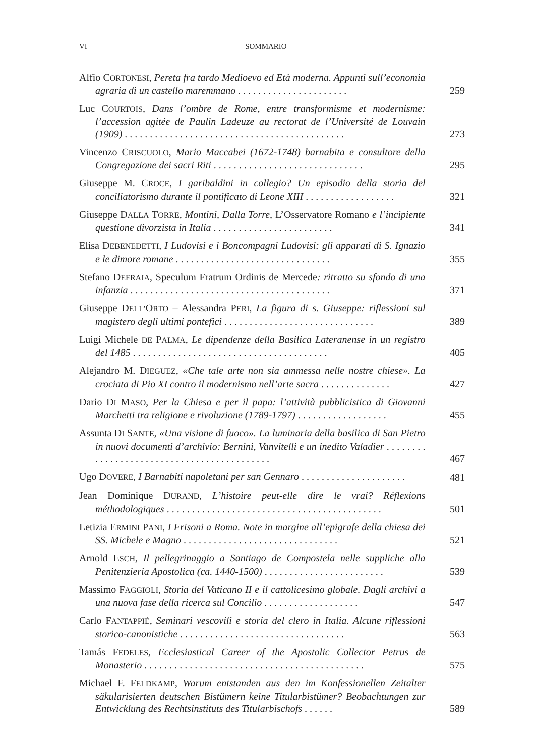VI SOMMARIO
Alfio CORTONESI, Pereta fra tardo Medioevo ed Età moderna. Appunti sull’economia agraria di un castello maremmano . . . . . . . . . . . . . . . . . . . . . .
259
Luc COURTOIS, Dans l’ombre de Rome, entre transformisme et modernisme: l’accession agitée de Paulin Ladeuze au rectorat de l’Université de Louvain (1909) . . . . . . . . . . . . . . . . . . . . . . . . . . . . . . . . . . . . . . . . . . . .
273
Vincenzo CRISCUOLO, Mario Maccabei (1672-1748) barnabita e consultore della Congregazione dei sacri Riti . . . . . . . . . . . . . . . . . . . . . . . . . . . . . .
295
Giuseppe M. CROCE, I garibaldini in collegio? Un episodio della storia del conciliatorismo durante il pontificato di Leone XIII . . . . . . . . . . . . . . . . . .
321
Giuseppe DALLA TORRE, Montini, Dalla Torre, L’Osservatore Romano e l’incipiente questione divorzista in Italia . . . . . . . . . . . . . . . . . . . . . . . .
341
Elisa DEBENEDETTI, I Ludovisi e i Boncompagni Ludovisi: gli apparati di S. Ignazio e le dimore romane . . . . . . . . . . . . . . . . . . . . . . . . . . . . . . .
355
Stefano DEFRAIA, Speculum Fratrum Ordinis de Mercede: ritratto su sfondo di una infanzia . . . . . . . . . . . . . . . . . . . . . . . . . . . . . . . . . . . . . . . .
371
Giuseppe DELL’ORTO – Alessandra PERI, La figura di s. Giuseppe: riflessioni sul magistero degli ultimi pontefici . . . . . . . . . . . . . . . . . . . . . . . . . . . . . .
389
Luigi Michele DE PALMA, Le dipendenze della Basilica Lateranense in un registro del 1485 . . . . . . . . . . . . . . . . . . . . . . . . . . . . . . . . . . . . . . .
405
Alejandro M. DIEGUEZ, «Che tale arte non sia ammessa nelle nostre chiese». La crociata di Pio XI contro il modernismo nell’arte sacra . . . . . . . . . . . . . .
427
Dario DI MASO, Per la Chiesa e per il papa: l’attività pubblicistica di Giovanni Marchetti tra religione e rivoluzione (1789-1797) . . . . . . . . . . . . . . . . . .
455
Assunta DI SANTE, «Una visione di fuoco». La luminaria della basilica di San Pietro in nuovi documenti d’archivio: Bernini, Vanvitelli e un inedito Valadier . . . . . . . . . . . . . . . . . . . . . . . . . . . . . . . . . . . . . . . . . . .
467
Ugo DOVERE, I Barnabiti napoletani per san Gennaro . . . . . . . . . . . . . . . . . . . . .
481
Jean Dominique DURAND, L’histoire peut-elle dire le vrai? Réflexions méthodologiques . . . . . . . . . . . . . . . . . . . . . . . . . . . . . . . . . . . . . . . . . . .
501
Letizia ERMINI PANI, I Frisoni a Roma. Note in margine all’epigrafe della chiesa dei SS. Michele e Magno . . . . . . . . . . . . . . . . . . . . . . . . . . . . . . .
521
Arnold ESCH, Il pellegrinaggio a Santiago de Compostela nelle suppliche alla Penitenzieria Apostolica (ca. 1440-1500) . . . . . . . . . . . . . . . . . . . . . . . .
539
Massimo FAGGIOLI, Storia del Vaticano II e il cattolicesimo globale. Dagli archivi a una nuova fase della ricerca sul Concilio . . . . . . . . . . . . . . . . . . .
547
Carlo FANTAPPIÈ, Seminari vescovili e storia del clero in Italia. Alcune riflessioni storico-canonistiche . . . . . . . . . . . . . . . . . . . . . . . . . . . . . . . . .
563
Tamás FEDELES, Ecclesiastical Career of the Apostolic Collector Petrus de Monasterio . . . . . . . . . . . . . . . . . . . . . . . . . . . . . . . . . . . . . . . . . . . .
575
Michael F. FELDKAMP, Warum entstanden aus den im Konfessionellen Zeitalter säkularisierten deutschen Bistümern keine Titularbistümer? Beobachtungen zur Entwicklung des Rechtsinstituts des Titularbischofs . . . . . .
589